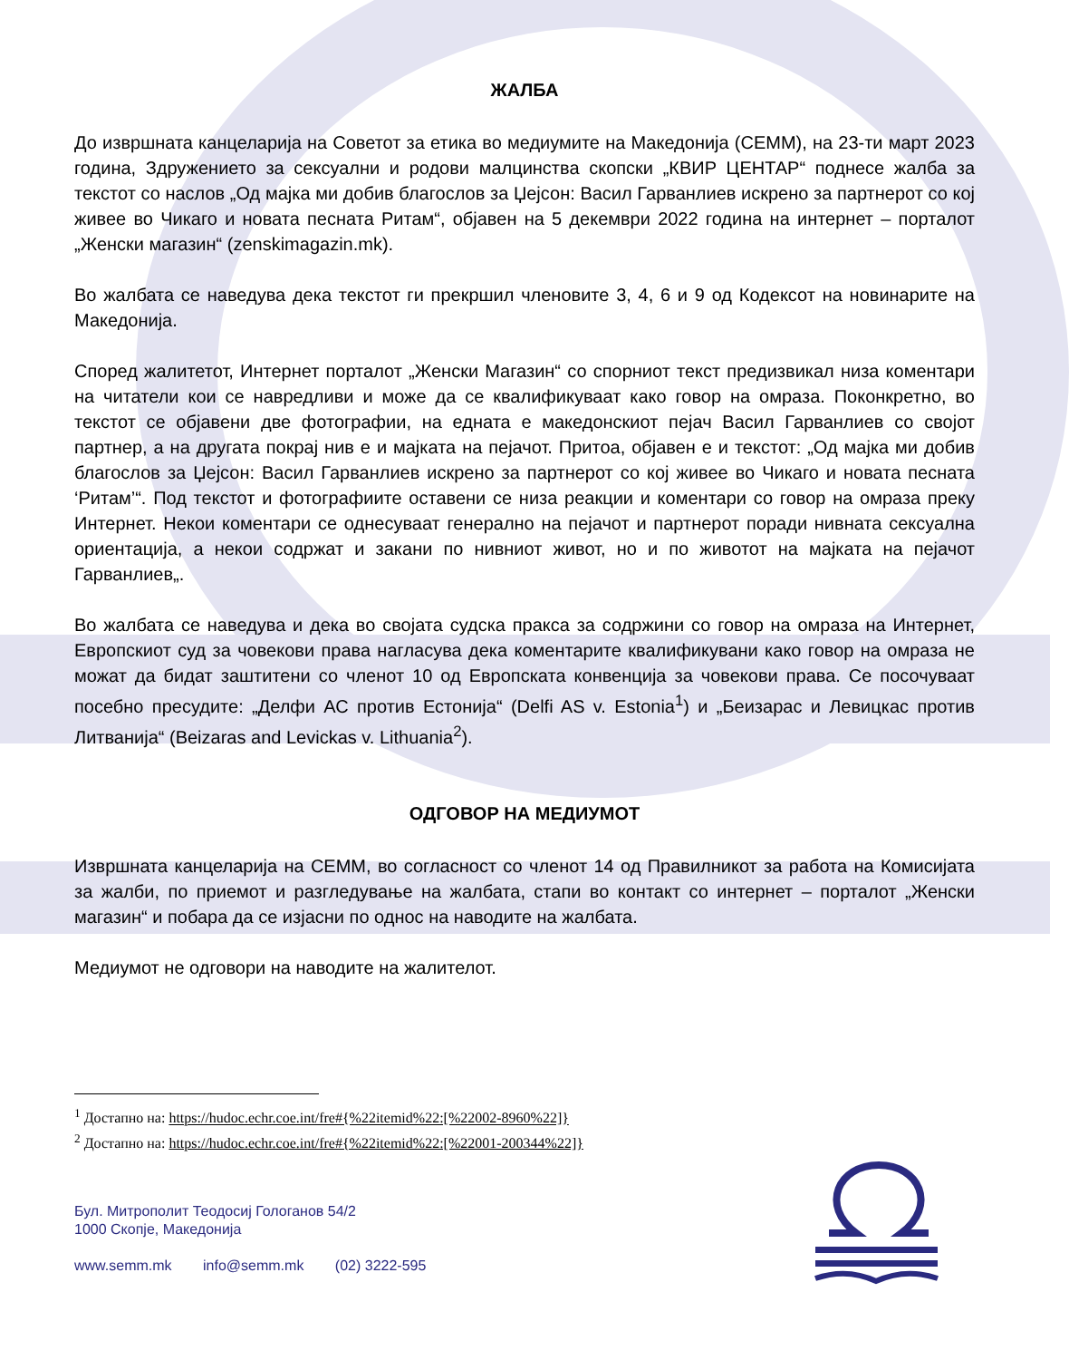ЖАЛБА
До извршната канцеларија на Советот за етика во медиумите на Македонија (СЕММ), на 23-ти март 2023 година, Здружението за сексуални и родови малцинства скопски „КВИР ЦЕНТАР“ поднесе жалба за текстот со наслов „Од мајка ми добив благослов за Џејсон: Васил Гарванлиев искрено за партнерот со кој живее во Чикаго и новата песната Ритам“, објавен на 5 декември 2022 година на интернет – порталот „Женски магазин“ (zenskimagazin.mk).
Во жалбата се наведува дека текстот ги прекршил членовите 3, 4, 6 и 9 од Кодексот на новинарите на Македонија.
Според жалитетот, Интернет порталот „Женски Магазин“ со спорниот текст предизвикал низа коментари на читатели кои се навредливи и може да се квалификуваат како говор на омраза. Поконкретно, во текстот се објавени две фотографии, на едната е македонскиот пејач Васил Гарванлиев со својот партнер, а на другата покрај нив е и мајката на пејачот. Притоа, објавен е и текстот: „Од мајка ми добив благослов за Џејсон: Васил Гарванлиев искрено за партнерот со кој живее во Чикаго и новата песната ‘Ритам’“. Под текстот и фотографиите оставени се низа реакции и коментари со говор на омраза преку Интернет. Некои коментари се однесуваат генерално на пејачот и партнерот поради нивната сексуална ориентација, а некои содржат и закани по нивниот живот, но и по животот на мајката на пејачот Гарванлиев„.
Во жалбата се наведува и дека во својата судска пракса за содржини со говор на омраза на Интернет, Европскиот суд за човекови права нагласува дека коментарите квалификувани како говор на омраза не можат да бидат заштитени со членот 10 од Европската конвенција за човекови права. Се посочуваат посебно пресудите: „Делфи АС против Естонија“ (Delfi AS v. Estonia<sup>1</sup>) и „Беизарас и Левицкас против Литванија“ (Beizaras and Levickas v. Lithuania<sup>2</sup>).
ОДГОВОР НА МЕДИУМОТ
Извршната канцеларија на СЕММ, во согласност со членот 14 од Правилникот за работа на Комисијата за жалби, по приемот и разгледување на жалбата, стапи во контакт со интернет – порталот „Женски магазин“ и побара да се изјасни по однос на наводите на жалбата.
Медиумот не одговори на наводите на жалителот.
<sup>1</sup> Достапно на: https://hudoc.echr.coe.int/fre#{%22itemid%22:[%22002-8960%22]}
<sup>2</sup> Достапно на: https://hudoc.echr.coe.int/fre#{%22itemid%22:[%22001-200344%22]}
Бул. Митрополит Теодосиј Гологанов 54/2
1000 Скопје, Македонија
www.semm.mk info@semm.mk (02) 3222-595